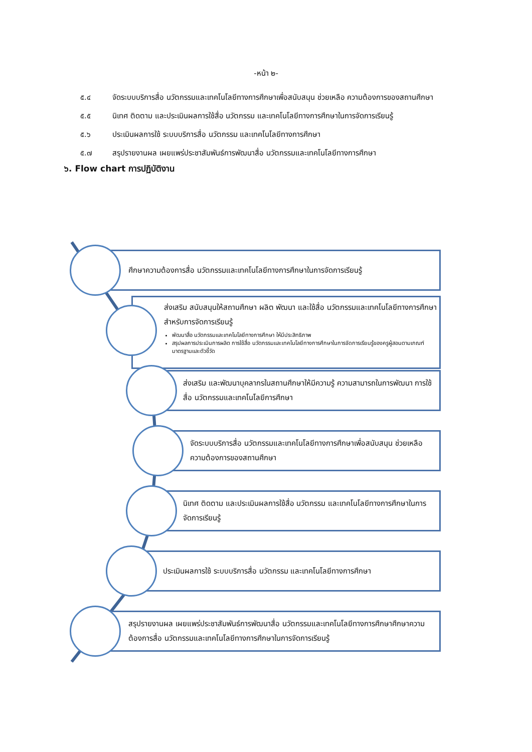-หน้า ๒-
๕.๔ จัดระบบบริการสื่อ นวัตกรรมและเทคโนโลยีทางการศึกษาเพื่อสนับสนุน ช่วยเหลือ ความต้องการของสถานศึกษา
๕.๕ นิเทศ ติดตาม และประเมินผลการใช้สื่อ นวัตกรรม และเทคโนโลยีทางการศึกษาในการจัดการเรียนรู้
๕.๖ ประเมินผลการใช้ ระบบบริการสื่อ นวัตกรรม และเทคโนโลยีทางการศึกษา
๕.๗ สรุปรายงานผล เผยแพร่ประชาสัมพันธ์การพัฒนาสื่อ นวัตกรรมและเทคโนโลยีทางการศึกษา
๖. Flow chart การปฏิบัติงาน
ศึกษาความต้องการสื่อ นวัตกรรมและเทคโนโลยีทางการศึกษาในการจัดการเรียนรู้
ส่งเสริม สนับสนุนให้สถานศึกษา ผลิต พัฒนา และใช้สื่อ นวัตกรรมและเทคโนโลยีทางการศึกษาสำหรับการจัดการเรียนรู้
พัฒนาสื่อ นวัตกรรมและเทคโนโลยีทางการศึกษา ให้มีประสิทธิภาพ
สรุปผลการประเมินการผลิต การใช้สื่อ นวัตกรรมและเทคโนโลยีทางการศึกษาในการจัดการเรียนรู้ของครูผู้สอนตามเกณฑ์มาตรฐานและตัวชี้วัด
ส่งเสริม และพัฒนาบุคลากรในสถานศึกษาให้มีความรู้ ความสามารถในการพัฒนา การใช้สื่อ นวัตกรรมและเทคโนโลยีการศึกษา
จัดระบบบริการสื่อ นวัตกรรมและเทคโนโลยีทางการศึกษาเพื่อสนับสนุน ช่วยเหลือ ความต้องการของสถานศึกษา
นิเทศ ติดตาม และประเมินผลการใช้สื่อ นวัตกรรม และเทคโนโลยีทางการศึกษาในการจัดการเรียนรู้
ประเมินผลการใช้ ระบบบริการสื่อ นวัตกรรม และเทคโนโลยีทางการศึกษา
สรุปรายงานผล เผยแพร่ประชาสัมพันธ์การพัฒนาสื่อ นวัตกรรมและเทคโนโลยีทางการศึกษาศึกษาความต้องการสื่อ นวัตกรรมและเทคโนโลยีทางการศึกษาในการจัดการเรียนรู้